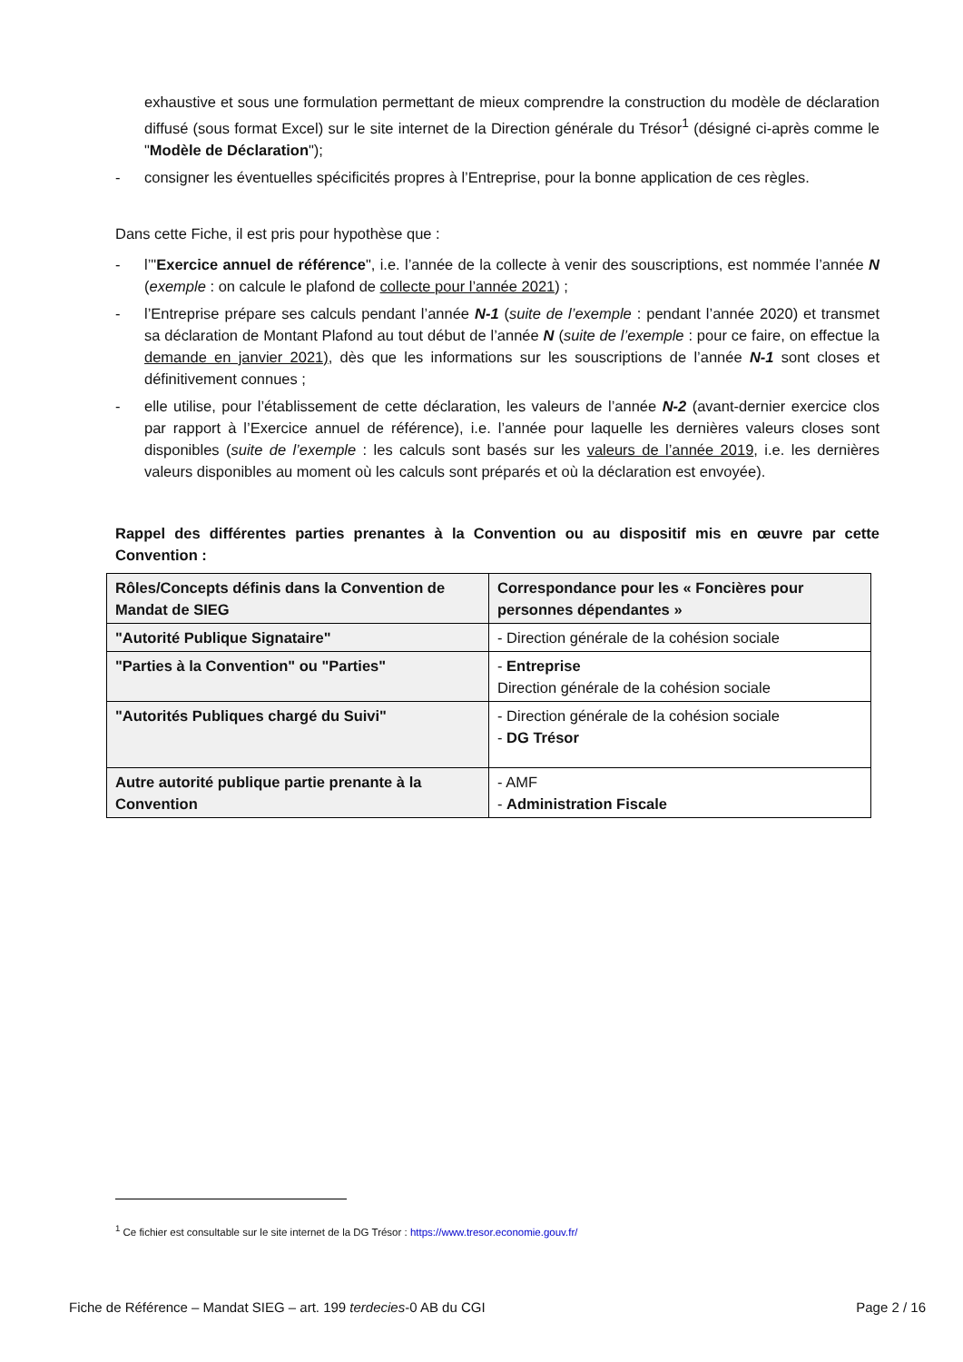exhaustive et sous une formulation permettant de mieux comprendre la construction du modèle de déclaration diffusé (sous format Excel) sur le site internet de la Direction générale du Trésor<sup>1</sup> (désigné ci-après comme le "Modèle de Déclaration");
- consigner les éventuelles spécificités propres à l’Entreprise, pour la bonne application de ces règles.
Dans cette Fiche, il est pris pour hypothèse que :
- l’"Exercice annuel de référence", i.e. l’année de la collecte à venir des souscriptions, est nommée l’année N (exemple : on calcule le plafond de collecte pour l’année 2021) ;
- l’Entreprise prépare ses calculs pendant l’année N-1 (suite de l’exemple : pendant l’année 2020) et transmet sa déclaration de Montant Plafond au tout début de l’année N (suite de l’exemple : pour ce faire, on effectue la demande en janvier 2021), dès que les informations sur les souscriptions de l’année N-1 sont closes et définitivement connues ;
- elle utilise, pour l’établissement de cette déclaration, les valeurs de l’année N-2 (avant-dernier exercice clos par rapport à l’Exercice annuel de référence), i.e. l’année pour laquelle les dernières valeurs closes sont disponibles (suite de l’exemple : les calculs sont basés sur les valeurs de l’année 2019, i.e. les dernières valeurs disponibles au moment où les calculs sont préparés et où la déclaration est envoyée).
Rappel des différentes parties prenantes à la Convention ou au dispositif mis en œuvre par cette Convention :
| Rôles/Concepts définis dans la Convention de Mandat de SIEG | Correspondance pour les « Foncières pour personnes dépendantes » |
| --- | --- |
| "Autorité Publique Signataire" | - Direction générale de la cohésion sociale |
| "Parties à la Convention" ou "Parties" | - Entreprise Direction générale de la cohésion sociale |
| "Autorités Publiques chargé du Suivi" | - Direction générale de la cohésion sociale - DG Trésor |
| Autre autorité publique partie prenante à la Convention | - AMF - Administration Fiscale |
<sup>1</sup> Ce fichier est consultable sur le site internet de la DG Trésor : https://www.tresor.economie.gouv.fr/
Fiche de Référence – Mandat SIEG – art. 199 terdecies-0 AB du CGI Page 2 / 16